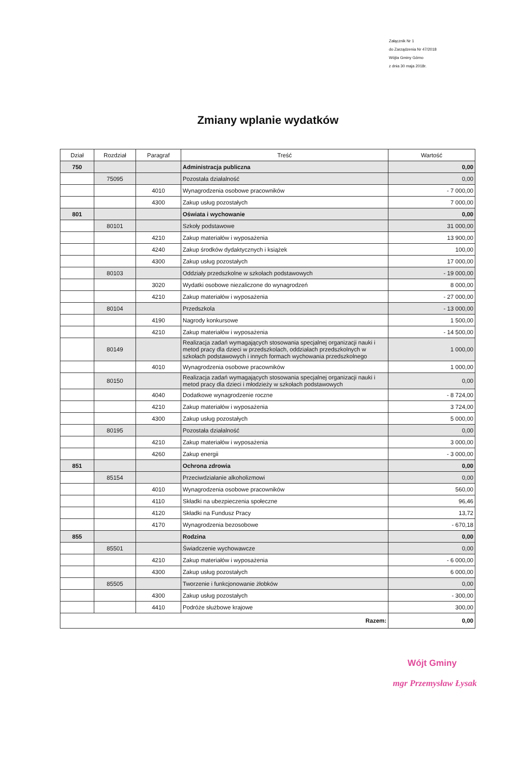Załącznik Nr 1
do Zarządzenia Nr 47/2018
Wójta Gminy Górno
z dnia 30 maja 2018r.
Zmiany wplanie wydatków
| Dział | Rozdział | Paragraf | Treść | Wartość |
| --- | --- | --- | --- | --- |
| 750 | | | Administracja publiczna | 0,00 |
| | 75095 | | Pozostała działalność | 0,00 |
| | | 4010 | Wynagrodzenia osobowe pracowników | - 7 000,00 |
| | | 4300 | Zakup usług pozostałych | 7 000,00 |
| 801 | | | Oświata i wychowanie | 0,00 |
| | 80101 | | Szkoły podstawowe | 31 000,00 |
| | | 4210 | Zakup materiałów i wyposażenia | 13 900,00 |
| | | 4240 | Zakup środków dydaktycznych i książek | 100,00 |
| | | 4300 | Zakup usług pozostałych | 17 000,00 |
| | 80103 | | Oddziały przedszkolne w szkołach podstawowych | - 19 000,00 |
| | | 3020 | Wydatki osobowe niezaliczone do wynagrodzeń | 8 000,00 |
| | | 4210 | Zakup materiałów i wyposażenia | - 27 000,00 |
| | 80104 | | Przedszkola | - 13 000,00 |
| | | 4190 | Nagrody konkursowe | 1 500,00 |
| | | 4210 | Zakup materiałów i wyposażenia | - 14 500,00 |
| | 80149 | | Realizacja zadań wymagających stosowania specjalnej organizacji nauki i metod pracy dla dzieci w przedszkolach, oddziałach przedszkolnych w szkołach podstawowych i innych formach wychowania przedszkolnego | 1 000,00 |
| | | 4010 | Wynagrodzenia osobowe pracowników | 1 000,00 |
| | 80150 | | Realizacja zadań wymagających stosowania specjalnej organizacji nauki i metod pracy dla dzieci i młodzieży w szkołach podstawowych | 0,00 |
| | | 4040 | Dodatkowe wynagrodzenie roczne | - 8 724,00 |
| | | 4210 | Zakup materiałów i wyposażenia | 3 724,00 |
| | | 4300 | Zakup usług pozostałych | 5 000,00 |
| | 80195 | | Pozostała działalność | 0,00 |
| | | 4210 | Zakup materiałów i wyposażenia | 3 000,00 |
| | | 4260 | Zakup energii | - 3 000,00 |
| 851 | | | Ochrona zdrowia | 0,00 |
| | 85154 | | Przeciwdziałanie alkoholizmowi | 0,00 |
| | | 4010 | Wynagrodzenia osobowe pracowników | 560,00 |
| | | 4110 | Składki na ubezpieczenia społeczne | 96,46 |
| | | 4120 | Składki na Fundusz Pracy | 13,72 |
| | | 4170 | Wynagrodzenia bezosobowe | - 670,18 |
| 855 | | | Rodzina | 0,00 |
| | 85501 | | Świadczenie wychowawcze | 0,00 |
| | | 4210 | Zakup materiałów i wyposażenia | - 6 000,00 |
| | | 4300 | Zakup usług pozostałych | 6 000,00 |
| | 85505 | | Tworzenie i funkcjonowanie żłobków | 0,00 |
| | | 4300 | Zakup usług pozostałych | - 300,00 |
| | | 4410 | Podróże służbowe krajowe | 300,00 |
| Razem: | | | | 0,00 |
Wójt Gminy
mgr Przemysław Łysak